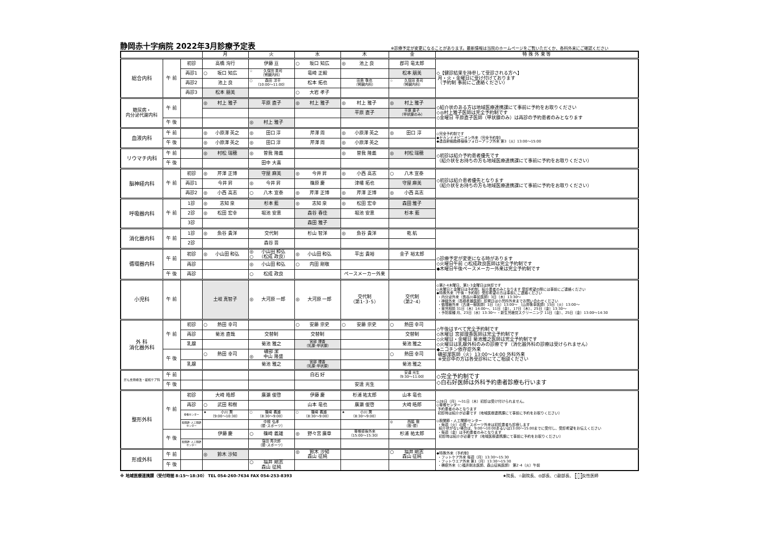静岡赤十字病院 2022年3月診療予定表 ※診療予定が変更になることがあります。最新情報は当院のホームページをご覧いただくか、各科外来にご確認ください
| | | | 月 | 火 | 水 | 木 | 金 | 特 殊 外 来 等 |
| --- | --- | --- | --- | --- | --- | --- | --- | --- |
| 総合内科 | 午 前 | 初診 | 高橋 洵行 | 伊藤 亘 | ○ 坂口 知広 | ◎ 池上 良 | 郡司 竜太郎 | ◇【健診結果を持参して受診される方へ】 月・火・金曜日に受け付けております （予約制 事前にご連絡ください） |
| | | 再診1 | ○ 坂口 知広 | ☆ 久保田 英司 （腎臓内科） | 竜崎 正毅 | | 松本 朋美 | |
| | | 再診2 | 池上 良 | ○ 森田 洋平 （10:00～11:00） | 松本 拓也 | 田島 敬也 （腎臓内科） | ☆ 久保田 英司 （腎臓内科） | |
| | | 再診3 | 松本 朋美 | | ○ 大岩 孝子 | | | |
| 糖尿病・ 内分泌代謝内科 | 午 前 | | ◎ 村上 雅子 | 平原 直子 | ◎ 村上 雅子 | ◎ 村上 雅子 | ◎ 村上 雅子 | ◇紹介状のある方は地域医療連携課にて事前に予約をお取りください ◇◎村上雅子医師は完全予約制です ◇金曜日 平原直子医師（甲状腺のみ）は再診の予約患者のみとなります |
| | | | | | | 平原 直子 | 平原 直子 （甲状腺のみ） | |
| | 午 後 | | | ◎ 村上 雅子 | | | | |
| 血液内科 | 午 前 | | ◎ 小原澤 英之 | ◎ 田口 淳 | 芹澤 周 | ◎ 小原澤 英之 | ◎ 田口 淳 | ◇完全予約制です ◆セカンドオピニオン外来（完全予約制） ◆造血幹細胞移植後フォローアップ外来 第3（火）13:00～15:00 |
| | 午 後 | | ◎ 小原澤 英之 | ◎ 田口 淳 | 芹澤 周 | ◎ 小原澤 英之 | | |
| リウマチ内科 | 午 前 | | ◎ 村松 瑞穂 | ◎ 曽我 隆義 | | ◎ 曽我 隆義 | ◎ 村松 瑞穂 | ◇初診は紹介予約患者優先です （紹介状をお持ちの方も地域医療連携課にて事前に予約をお取りください） |
| | 午 後 | | | 田中 大喜 | | | | |
| 脳神経内科 | 午 前 | 初診 | ◎ 芹澤 正博 | 守屋 麻美 | ◎ 今井 昇 | ◎ 小西 高志 | ○ 八木 宣泰 | ◇初診は紹介患者優先となります （紹介状をお持ちの方も地域医療連携課にて事前に予約をお取りください） |
| | | 再診1 | 今井 昇 | ◎ 今井 昇 | 篠原 慶 | 津幡 拓也 | 守屋 麻美 | |
| | | 再診2 | ◎ 小西 高志 | ○ 八木 宣泰 | ◎ 芹澤 正博 | ◎ 芹澤 正博 | ◎ 小西 高志 | |
| 呼吸器内科 | 午 前 | 1診 | ◎ 志知 泉 | 杉本 藍 | ◎ 志知 泉 | ◎ 松田 宏幸 | 森田 雅子 | |
| | | 2診 | ◎ 松田 宏幸 | 堀池 安意 | 森谷 春佳 | 堀池 安意 | 杉本 藍 | |
| | | 3診 | | | 森田 雅子 | | | |
| 消化器内科 | 午 前 | 1診 | ◎ 魚谷 貴洋 | 交代制 | 杉山 智洋 | ◎ 魚谷 貴洋 | 乾 航 | |
| | | 2診 | | 森谷 晋 | | | | |
| 循環器内科 | 午 前 | 初診 | ◎ 小山田 和弘 | ◎ 小山田 和弘 ○ （松成 政良） | ◎ 小山田 和弘 | 平出 貴裕 | 金子 裕太郎 | ◇診療予定が変更になる時があります ◇火曜日午前 ○松成政良医師は完全予約制です ◆木曜日午後ペースメーカー外来は完全予約制です |
| | | 再診 | | ◎ 小山田 和弘 | ○ 内田 剛敬 | | | |
| | 午 後 | 再診 | | ○ 松成 政良 | | ペースメーカー外来 | | |
| 小児科 | 午 前 | | 土岐 真智子 | ◎ 大河原 一郎 | ◎ 大河原 一郎 | 交代制 （第1･3･5） | 交代制 （第2･4） | ◇第2･4木曜日、第1･3金曜日は休診です ◇木曜日と金曜日は予約制、紹介患者のみとなります 受診希望の際には事前にご連絡ください ◆特殊外来（午後・予約制）受診希望の方は事前にご連絡ください ・内分泌外来（長谷川奉延医師）3日（木）13:30～ ・神経外来（高橋孝雄医師）診察日は小児科外来までお問い合わせください ・循環器外来（古道一樹医師）1日（火）13:00～ （山岸敬幸医師）15日（火）13:00～ ・育児相談 31日（木）14:00～、11日（金）、17日（木）、25日（金）13:30～ ・予防接種 月、23日（水）13:30～ ・新生児聴覚スクリーニング 11日（金）、25日（金）13:00～14:30 |
| 外 科 消化器外科 | 午 前 | 初診 | ○ 熱田 幸司 | | ○ 安藤 崇史 | ○ 安藤 崇史 | ○ 熱田 幸司 | ◇午後はすべて完全予約制です ◇水曜日 宮部理香医師は完全予約制です ◇火曜日・金曜日 菊池雅之医師は完全予約制です ◇火曜日は乳腺外科のみの診療です（消化器外科の診療は受けられません） ◆ニコチン依存症外来 磯部潔医師（火）13:00～14:00 外科外来 ※受診中の方は各受診科にてご相談ください |
| | | 再診 | 菊池 直哉 | 交替制 | 交替制 | | 交替制 | |
| | | 乳腺 | | 菊池 雅之 | 宮部 理香 （乳腺･甲状腺） | | 菊池 雅之 | |
| | 午 後 | | ○ 熱田 幸司 | 磯部 潔 ◎ 中山 隆盛 | | | ○ 熱田 幸司 | |
| | | 乳腺 | | 菊池 雅之 | 宮部 理香 （乳腺･甲状腺） | | 菊池 雅之 | |
| がん支持療法・緩和ケア科 | 午 前 | | | | 白石 好 | | 安達 光生 （9:30～11:00） | ◇完全予約制です ◇白石好医師は外科予約患者診療も行います |
| | 午 後 | | | | | 安達 光生 | | |
| 整形外科 | 午 前 | 初診 | 大崎 皓郎 | 廣瀬 俊啓 | 伊藤 慶 | 杉浦 祐太郎 | 山本 竜也 | ◇28日（月）～31日（木）初診は受け付けられません。 ◇脊椎センター 予約患者のみとなります 初診時は紹介が必要です（地域医療連携課にて事前に予約をお取りください） ◇股関節・人工関節センター ・毎週（火）の膝・スポーツ外来は初診患者も診療します 紹介状がない場合は、9:00～10:00あるいは13:00～15:00までに受付し、受診希望をお伝えください ・毎週（金）は予約患者のみとなります 初診時は紹介が必要です（地域医療連携課にて事前に予約をお取りください） |
| | | 再診 | ○ 武田 和樹 | | 山本 竜也 | 廣瀬 俊啓 | 大崎 皓郎 | |
| | | 脊椎センター | ★ 小川 潤 （9:00～10:30） | ○ 篠崎 義雄 （8:30～9:00） | ○ 篠崎 義雄 （8:30～9:00） | ★ 小川 潤 （8:30～9:00） | | |
| | | 股関節･人工関節センター | | 中根 弘孝 （膝･スポーツ） | | | ◎ 西脇 徹 （股･膝） | |
| | 午 後 | | 伊藤 慶 | ○ 篠崎 義雄 | ◎ 野々宮 廣章 | 脊椎術後外来 （15:00～15:30） | 杉浦 祐太郎 | |
| | | 股関節･人工関節センター | | 窪田 秀次郎 （膝･スポーツ） | | | | |
| 形成外科 | 午 前 | | ◎ 鈴木 沙知 | | ◎ 鈴木 沙知 森山 征純 | | ○ 福井 剛志 森山 征純 | ◆特殊外来（予約制） ・フットケア外来 毎週（月）13:30～15:30 ・フットウエア外来 第1（月）13:30～15:30 ・褥瘡外来（○福井剛志医師、森山征純医師） 第2･4（火）午前 |
| | 午 後 | | | ○ 福井 剛志 森山 征純 | | | | |
※ 地域医療連携課（受付時間 8:15～18:30） TEL 054-260-7634 FAX 054-253-8393 ★院長、☆副院長、◎部長、○副部長、 女性医師